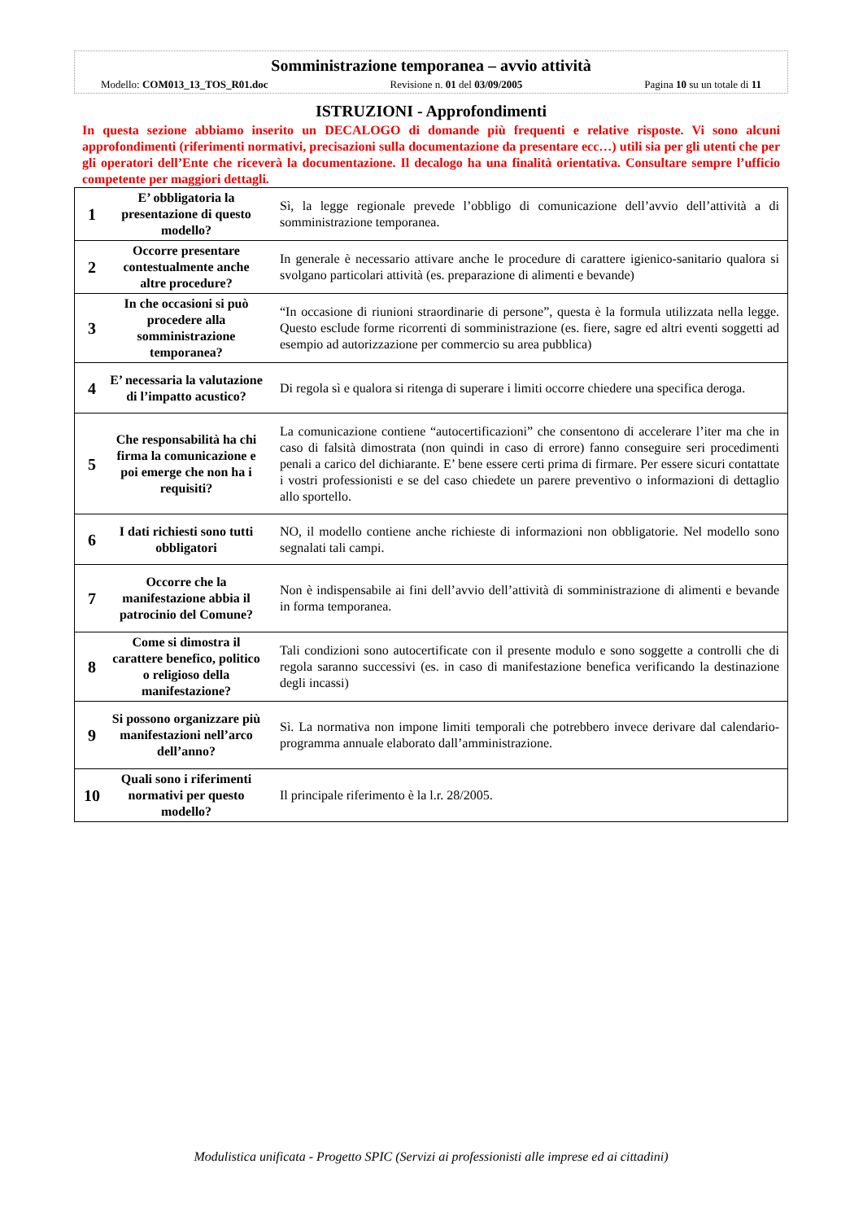Somministrazione temporanea – avvio attività
Modello: COM013_13_TOS_R01.doc Revisione n. 01 del 03/09/2005 Pagina 10 su un totale di 11
ISTRUZIONI - Approfondimenti
In questa sezione abbiamo inserito un DECALOGO di domande più frequenti e relative risposte. Vi sono alcuni approfondimenti (riferimenti normativi, precisazioni sulla documentazione da presentare ecc…) utili sia per gli utenti che per gli operatori dell’Ente che riceverà la documentazione. Il decalogo ha una finalità orientativa. Consultare sempre l’ufficio competente per maggiori dettagli.
| 1 | E’ obbligatoria la presentazione di questo modello? | Sì, la legge regionale prevede l’obbligo di comunicazione dell’avvio dell’attività a di somministrazione temporanea. |
| 2 | Occorre presentare contestualmente anche altre procedure? | In generale è necessario attivare anche le procedure di carattere igienico-sanitario qualora si svolgano particolari attività (es. preparazione di alimenti e bevande) |
| 3 | In che occasioni si può procedere alla somministrazione temporanea? | “In occasione di riunioni straordinarie di persone”, questa è la formula utilizzata nella legge. Questo esclude forme ricorrenti di somministrazione (es. fiere, sagre ed altri eventi soggetti ad esempio ad autorizzazione per commercio su area pubblica) |
| 4 | E’ necessaria la valutazione di l’impatto acustico? | Di regola sì e qualora si ritenga di superare i limiti occorre chiedere una specifica deroga. |
| 5 | Che responsabilità ha chi firma la comunicazione e poi emerge che non ha i requisiti? | La comunicazione contiene “autocertificazioni” che consentono di accelerare l’iter ma che in caso di falsità dimostrata (non quindi in caso di errore) fanno conseguire seri procedimenti penali a carico del dichiarante. E’ bene essere certi prima di firmare. Per essere sicuri contattate i vostri professionisti e se del caso chiedete un parere preventivo o informazioni di dettaglio allo sportello. |
| 6 | I dati richiesti sono tutti obbligatori | NO, il modello contiene anche richieste di informazioni non obbligatorie. Nel modello sono segnalati tali campi. |
| 7 | Occorre che la manifestazione abbia il patrocinio del Comune? | Non è indispensabile ai fini dell’avvio dell’attività di somministrazione di alimenti e bevande in forma temporanea. |
| 8 | Come si dimostra il carattere benefico, politico o religioso della manifestazione? | Tali condizioni sono autocertificate con il presente modulo e sono soggette a controlli che di regola saranno successivi (es. in caso di manifestazione benefica verificando la destinazione degli incassi) |
| 9 | Si possono organizzare più manifestazioni nell’arco dell’anno? | Sì. La normativa non impone limiti temporali che potrebbero invece derivare dal calendario-programma annuale elaborato dall’amministrazione. |
| 10 | Quali sono i riferimenti normativi per questo modello? | Il principale riferimento è la l.r. 28/2005. |
Modulistica unificata - Progetto SPIC (Servizi ai professionisti alle imprese ed ai cittadini)